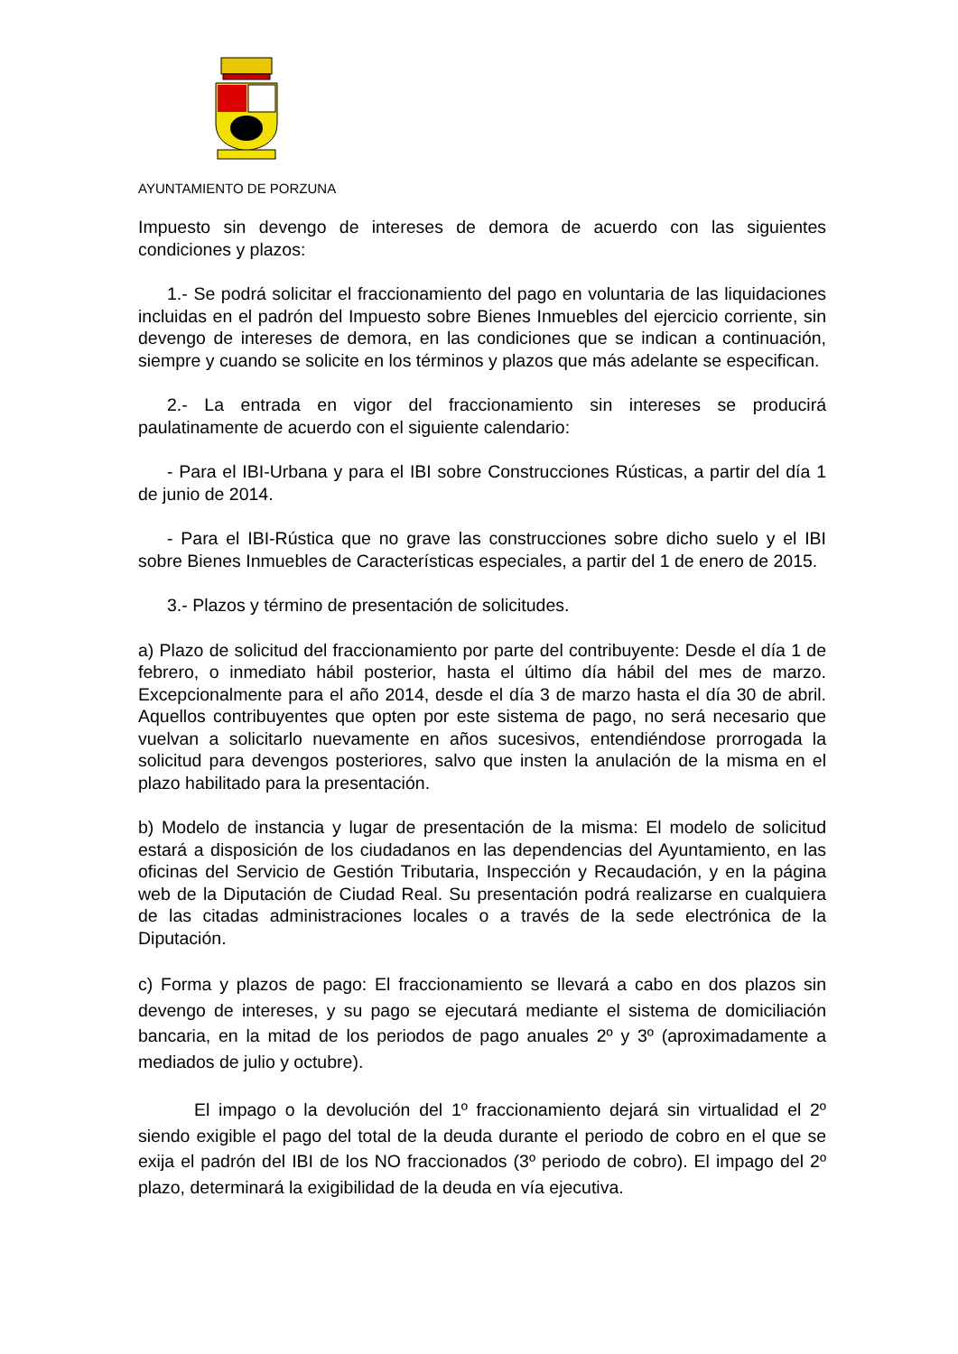AYUNTAMIENTO DE PORZUNA
Impuesto sin devengo de intereses de demora de acuerdo con las siguientes condiciones y plazos:
1.- Se podrá solicitar el fraccionamiento del pago en voluntaria de las liquidaciones incluidas en el padrón del Impuesto sobre Bienes Inmuebles del ejercicio corriente, sin devengo de intereses de demora, en las condiciones que se indican a continuación, siempre y cuando se solicite en los términos y plazos que más adelante se especifican.
2.- La entrada en vigor del fraccionamiento sin intereses se producirá paulatinamente de acuerdo con el siguiente calendario:
- Para el IBI-Urbana y para el IBI sobre Construcciones Rústicas, a partir del día 1 de junio de 2014.
- Para el IBI-Rústica que no grave las construcciones sobre dicho suelo y el IBI sobre Bienes Inmuebles de Características especiales, a partir del 1 de enero de 2015.
3.- Plazos y término de presentación de solicitudes.
a) Plazo de solicitud del fraccionamiento por parte del contribuyente: Desde el día 1 de febrero, o inmediato hábil posterior, hasta el último día hábil del mes de marzo. Excepcionalmente para el año 2014, desde el día 3 de marzo hasta el día 30 de abril. Aquellos contribuyentes que opten por este sistema de pago, no será necesario que vuelvan a solicitarlo nuevamente en años sucesivos, entendiéndose prorrogada la solicitud para devengos posteriores, salvo que insten la anulación de la misma en el plazo habilitado para la presentación.
b) Modelo de instancia y lugar de presentación de la misma: El modelo de solicitud estará a disposición de los ciudadanos en las dependencias del Ayuntamiento, en las oficinas del Servicio de Gestión Tributaria, Inspección y Recaudación, y en la página web de la Diputación de Ciudad Real. Su presentación podrá realizarse en cualquiera de las citadas administraciones locales o a través de la sede electrónica de la Diputación.
c) Forma y plazos de pago: El fraccionamiento se llevará a cabo en dos plazos sin devengo de intereses, y su pago se ejecutará mediante el sistema de domiciliación bancaria, en la mitad de los periodos de pago anuales 2º y 3º (aproximadamente a mediados de julio y octubre).
El impago o la devolución del 1º fraccionamiento dejará sin virtualidad el 2º siendo exigible el pago del total de la deuda durante el periodo de cobro en el que se exija el padrón del IBI de los NO fraccionados (3º periodo de cobro). El impago del 2º plazo, determinará la exigibilidad de la deuda en vía ejecutiva.